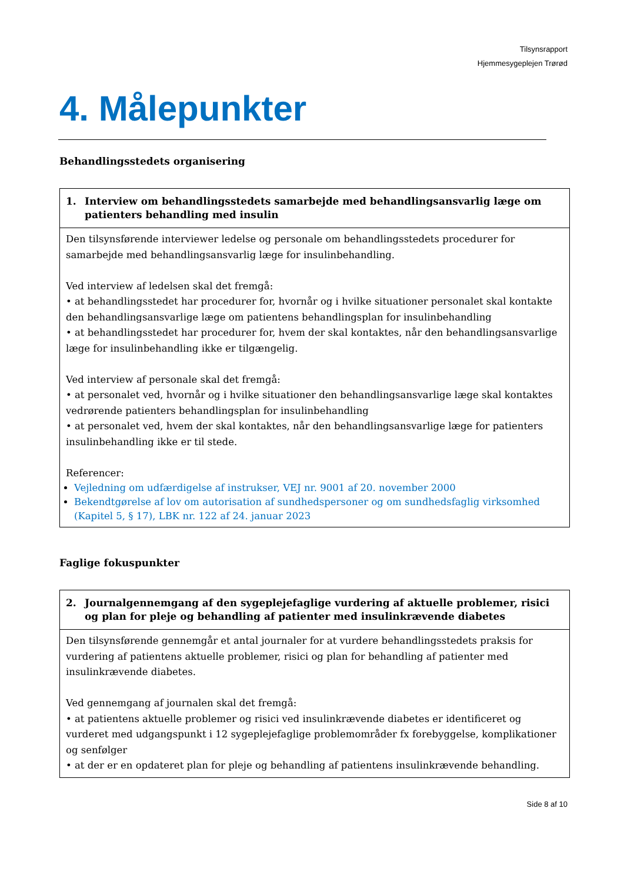Tilsynsrapport
Hjemmesygeplejen Trørød
4. Målepunkter
Behandlingsstedets organisering
| 1. Interview om behandlingsstedets samarbejde med behandlingsansvarlig læge om patienters behandling med insulin |
| --- |
| Den tilsynsførende interviewer ledelse og personale om behandlingsstedets procedurer for samarbejde med behandlingsansvarlig læge for insulinbehandling. Ved interview af ledelsen skal det fremgå: • at behandlingsstedet har procedurer for, hvornår og i hvilke situationer personalet skal kontakte den behandlingsansvarlige læge om patientens behandlingsplan for insulinbehandling • at behandlingsstedet har procedurer for, hvem der skal kontaktes, når den behandlingsansvarlige læge for insulinbehandling ikke er tilgængelig. Ved interview af personale skal det fremgå: • at personalet ved, hvornår og i hvilke situationer den behandlingsansvarlige læge skal kontaktes vedrørende patienters behandlingsplan for insulinbehandling • at personalet ved, hvem der skal kontaktes, når den behandlingsansvarlige læge for patienters insulinbehandling ikke er til stede. Referencer: Vejledning om udfærdigelse af instrukser, VEJ nr. 9001 af 20. november 2000 Bekendtgørelse af lov om autorisation af sundhedspersoner og om sundhedsfaglig virksomhed (Kapitel 5, § 17), LBK nr. 122 af 24. januar 2023 |
Faglige fokuspunkter
| 2. Journalgennemgang af den sygeplejefaglige vurdering af aktuelle problemer, risici og plan for pleje og behandling af patienter med insulinkrævende diabetes |
| --- |
| Den tilsynsførende gennemgår et antal journaler for at vurdere behandlingsstedets praksis for vurdering af patientens aktuelle problemer, risici og plan for behandling af patienter med insulinkrævende diabetes. Ved gennemgang af journalen skal det fremgå: • at patientens aktuelle problemer og risici ved insulinkrævende diabetes er identificeret og vurderet med udgangspunkt i 12 sygeplejefaglige problemområder fx forebyggelse, komplikationer og senfølger • at der er en opdateret plan for pleje og behandling af patientens insulinkrævende behandling. |
Side 8 af 10